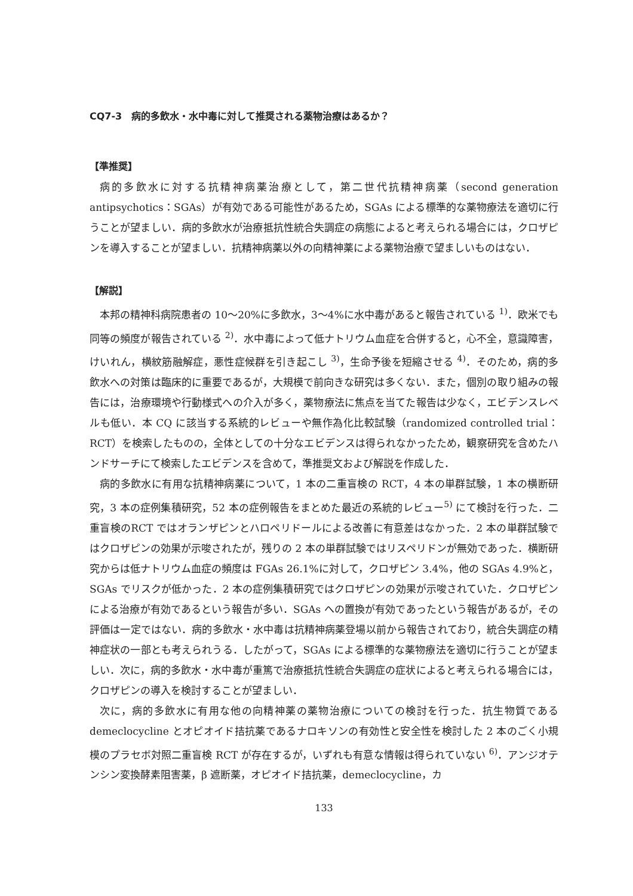CQ7-3　病的多飲水・水中毒に対して推奨される薬物治療はあるか？
【準推奨】
病的多飲水に対する抗精神病薬治療として，第二世代抗精神病薬（second generation antipsychotics：SGAs）が有効である可能性があるため，SGAs による標準的な薬物療法を適切に行うことが望ましい．病的多飲水が治療抵抗性統合失調症の病態によると考えられる場合には，クロザピンを導入することが望ましい．抗精神病薬以外の向精神薬による薬物治療で望ましいものはない．
【解説】
本邦の精神科病院患者の 10〜20%に多飲水，3〜4%に水中毒があると報告されている <sup>1)</sup>．欧米でも同等の頻度が報告されている <sup>2)</sup>．水中毒によって低ナトリウム血症を合併すると，心不全，意識障害，けいれん，横紋筋融解症，悪性症候群を引き起こし <sup>3)</sup>，生命予後を短縮させる <sup>4)</sup>．そのため，病的多飲水への対策は臨床的に重要であるが，大規模で前向きな研究は多くない．また，個別の取り組みの報告には，治療環境や行動様式への介入が多く，薬物療法に焦点を当てた報告は少なく，エビデンスレベルも低い．本 CQ に該当する系統的レビューや無作為化比較試験（randomized controlled trial：RCT）を検索したものの，全体としての十分なエビデンスは得られなかったため，観察研究を含めたハンドサーチにて検索したエビデンスを含めて，準推奨文および解説を作成した．
病的多飲水に有用な抗精神病薬について，1 本の二重盲検の RCT，4 本の単群試験，1 本の横断研究，3 本の症例集積研究，52 本の症例報告をまとめた最近の系統的レビュー<sup>5)</sup> にて検討を行った．二重盲検のRCT ではオランザピンとハロペリドールによる改善に有意差はなかった．2 本の単群試験ではクロザピンの効果が示唆されたが，残りの 2 本の単群試験ではリスペリドンが無効であった．横断研究からは低ナトリウム血症の頻度は FGAs 26.1%に対して，クロザピン 3.4%，他の SGAs 4.9%と，SGAs でリスクが低かった．2 本の症例集積研究ではクロザピンの効果が示唆されていた．クロザピンによる治療が有効であるという報告が多い．SGAs への置換が有効であったという報告があるが，その評価は一定ではない．病的多飲水・水中毒は抗精神病薬登場以前から報告されており，統合失調症の精神症状の一部とも考えられうる．したがって，SGAs による標準的な薬物療法を適切に行うことが望ましい．次に，病的多飲水・水中毒が重篤で治療抵抗性統合失調症の症状によると考えられる場合には，クロザピンの導入を検討することが望ましい．
次に，病的多飲水に有用な他の向精神薬の薬物治療についての検討を行った．抗生物質である demeclocycline とオピオイド拮抗薬であるナロキソンの有効性と安全性を検討した 2 本のごく小規模のプラセボ対照二重盲検 RCT が存在するが，いずれも有意な情報は得られていない <sup>6)</sup>．アンジオテンシン変換酵素阻害薬，β 遮断薬，オピオイド拮抗薬，demeclocycline，カ
133